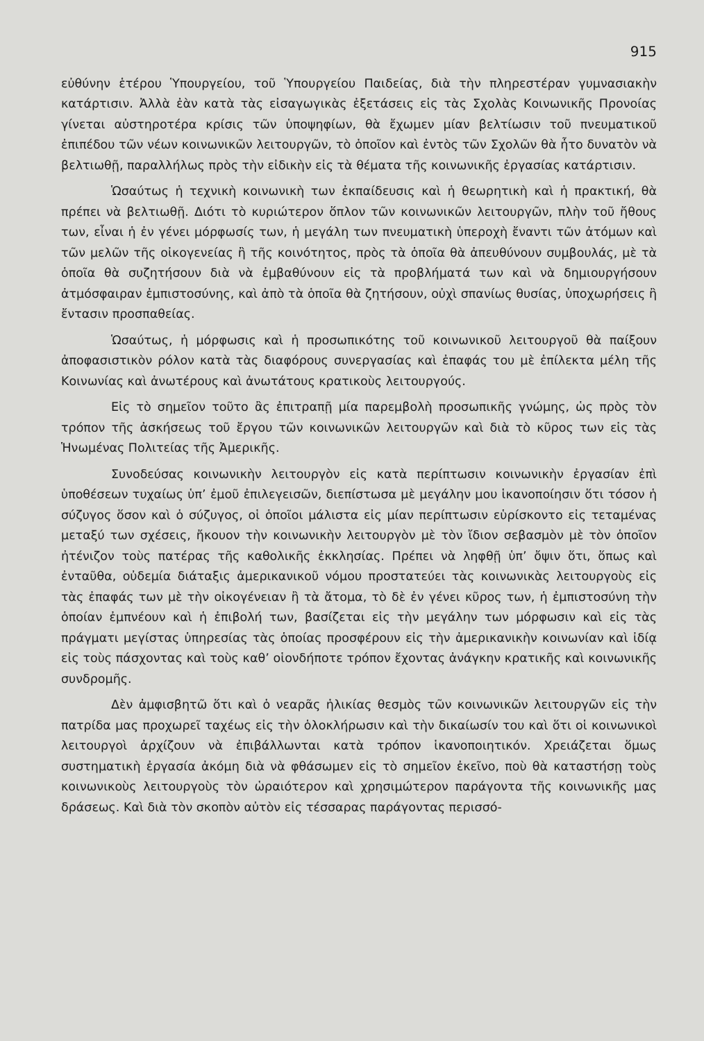915
εὐθύνην ἑτέρου Ὑπουργείου, τοῦ Ὑπουργείου Παιδείας, διὰ τὴν πληρεστέραν γυμνασιακὴν κατάρτισιν. Ἀλλὰ ἐὰν κατὰ τὰς εἰσαγωγικὰς ἐξετάσεις εἰς τὰς Σχολὰς Κοινωνικῆς Προνοίας γίνεται αὐστηροτέρα κρίσις τῶν ὑποψηφίων, θὰ ἔχωμεν μίαν βελτίωσιν τοῦ πνευματικοῦ ἐπιπέδου τῶν νέων κοινωνικῶν λειτουργῶν, τὸ ὁποῖον καὶ ἐντὸς τῶν Σχολῶν θὰ ἦτο δυνατὸν νὰ βελτιωθῇ, παραλλήλως πρὸς τὴν εἰδικὴν εἰς τὰ θέματα τῆς κοινωνικῆς ἐργασίας κατάρτισιν.
Ὡσαύτως ἡ τεχνικὴ κοινωνικὴ των ἐκπαίδευσις καὶ ἡ θεωρητικὴ καὶ ἡ πρακτική, θὰ πρέπει νὰ βελτιωθῇ. Διότι τὸ κυριώτερον ὅπλον τῶν κοινωνικῶν λειτουργῶν, πλὴν τοῦ ἤθους των, εἶναι ἡ ἐν γένει μόρφωσίς των, ἡ μεγάλη των πνευματικὴ ὑπεροχὴ ἔναντι τῶν ἀτόμων καὶ τῶν μελῶν τῆς οἰκογενείας ἢ τῆς κοινότητος, πρὸς τὰ ὁποῖα θὰ ἀπευθύνουν συμβουλάς, μὲ τὰ ὁποῖα θὰ συζητήσουν διὰ νὰ ἐμβαθύνουν εἰς τὰ προβλήματά των καὶ νὰ δημιουργήσουν ἀτμόσφαιραν ἐμπιστοσύνης, καὶ ἀπὸ τὰ ὁποῖα θὰ ζητήσουν, οὐχὶ σπανίως θυσίας, ὑποχωρήσεις ἢ ἔντασιν προσπαθείας.
Ὡσαύτως, ἡ μόρφωσις καὶ ἡ προσωπικότης τοῦ κοινωνικοῦ λειτουργοῦ θὰ παίξουν ἀποφασιστικὸν ρόλον κατὰ τὰς διαφόρους συνεργασίας καὶ ἐπαφάς του μὲ ἐπίλεκτα μέλη τῆς Κοινωνίας καὶ ἀνωτέρους καὶ ἀνωτάτους κρατικοὺς λειτουργούς.
Εἰς τὸ σημεῖον τοῦτο ἂς ἐπιτραπῇ μία παρεμβολὴ προσωπικῆς γνώμης, ὡς πρὸς τὸν τρόπον τῆς ἀσκήσεως τοῦ ἔργου τῶν κοινωνικῶν λειτουργῶν καὶ διὰ τὸ κῦρος των εἰς τὰς Ἡνωμένας Πολιτείας τῆς Ἀμερικῆς.
Συνοδεύσας κοινωνικὴν λειτουργὸν εἰς κατὰ περίπτωσιν κοινωνικὴν ἐργασίαν ἐπὶ ὑποθέσεων τυχαίως ὑπ’ ἐμοῦ ἐπιλεγεισῶν, διεπίστωσα μὲ μεγάλην μου ἱκανοποίησιν ὅτι τόσον ἡ σύζυγος ὅσον καὶ ὁ σύζυγος, οἱ ὁποῖοι μάλιστα εἰς μίαν περίπτωσιν εὑρίσκοντο εἰς τεταμένας μεταξύ των σχέσεις, ἤκουον τὴν κοινωνικὴν λειτουργὸν μὲ τὸν ἴδιον σεβασμὸν μὲ τὸν ὁποῖον ἠτένιζον τοὺς πατέρας τῆς καθολικῆς ἐκκλησίας. Πρέπει νὰ ληφθῇ ὑπ’ ὄψιν ὅτι, ὅπως καὶ ἐνταῦθα, οὐδεμία διάταξις ἀμερικανικοῦ νόμου προστατεύει τὰς κοινωνικὰς λειτουργοὺς εἰς τὰς ἐπαφάς των μὲ τὴν οἰκογένειαν ἢ τὰ ἄτομα, τὸ δὲ ἐν γένει κῦρος των, ἡ ἐμπιστοσύνη τὴν ὁποίαν ἐμπνέουν καὶ ἡ ἐπιβολή των, βασίζεται εἰς τὴν μεγάλην των μόρφωσιν καὶ εἰς τὰς πράγματι μεγίστας ὑπηρεσίας τὰς ὁποίας προσφέρουν εἰς τὴν ἀμερικανικὴν κοινωνίαν καὶ ἰδίᾳ εἰς τοὺς πάσχοντας καὶ τοὺς καθ’ οἱονδήποτε τρόπον ἔχοντας ἀνάγκην κρατικῆς καὶ κοινωνικῆς συνδρομῆς.
Δὲν ἀμφισβητῶ ὅτι καὶ ὁ νεαρᾶς ἡλικίας θεσμὸς τῶν κοινωνικῶν λειτουργῶν εἰς τὴν πατρίδα μας προχωρεῖ ταχέως εἰς τὴν ὁλοκλήρωσιν καὶ τὴν δικαίωσίν του καὶ ὅτι οἱ κοινωνικοὶ λειτουργοὶ ἀρχίζουν νὰ ἐπιβάλλωνται κατὰ τρόπον ἱκανοποιητικόν. Χρειάζεται ὅμως συστηματικὴ ἐργασία ἀκόμη διὰ νὰ φθάσωμεν εἰς τὸ σημεῖον ἐκεῖνο, ποὺ θὰ καταστήσῃ τοὺς κοινωνικοὺς λειτουργοὺς τὸν ὡραιότερον καὶ χρησιμώτερον παράγοντα τῆς κοινωνικῆς μας δράσεως. Καὶ διὰ τὸν σκοπὸν αὐτὸν εἰς τέσσαρας παράγοντας περισσό-